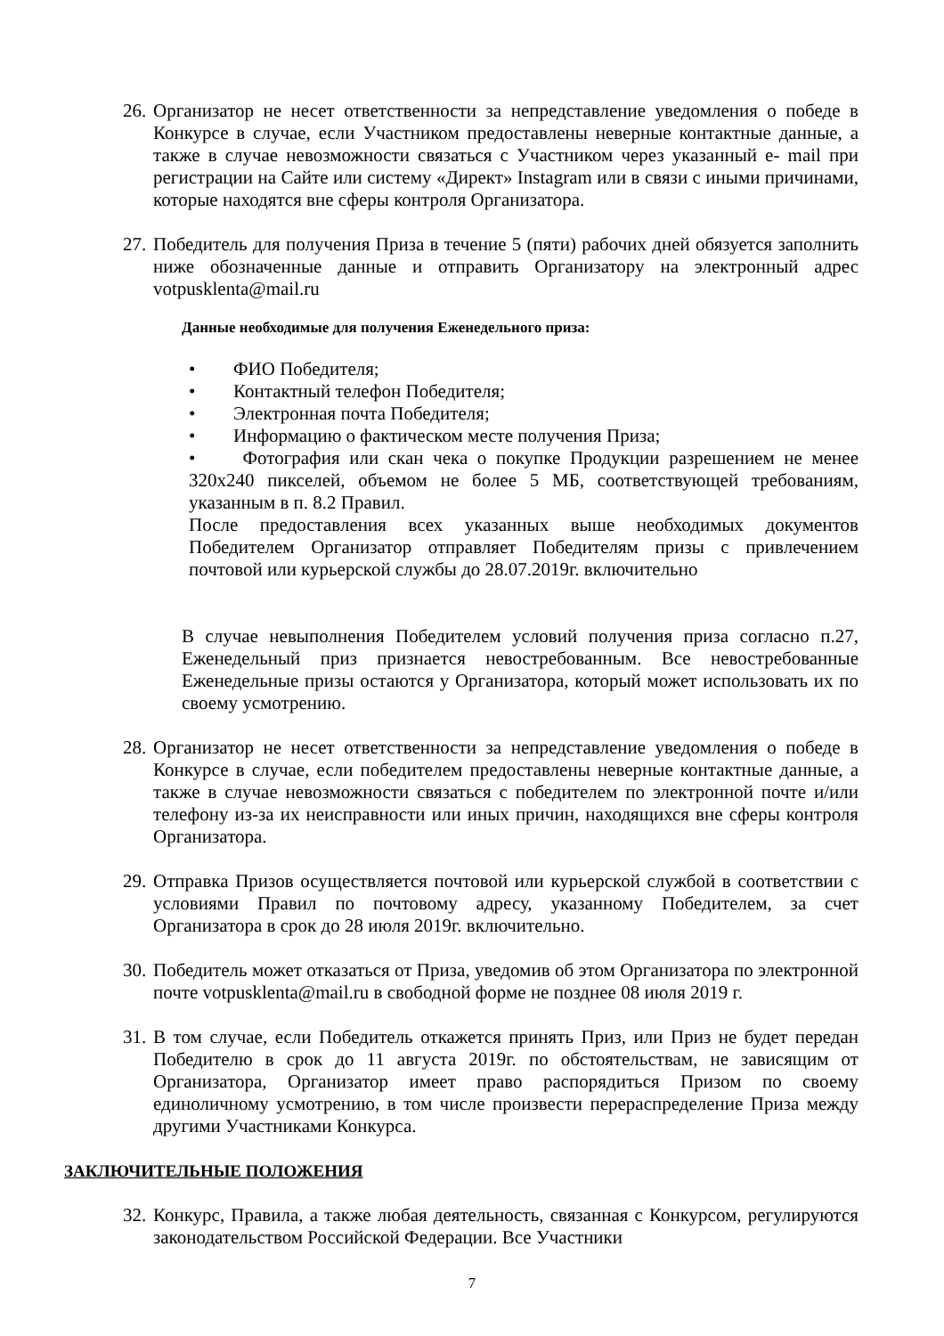26.
Организатор не несет ответственности за непредставление уведомления о победе в Конкурсе в случае, если Участником предоставлены неверные контактные данные, а также в случае невозможности связаться с Участником через указанный e- mail при регистрации на Сайте или систему «Директ» Instagram или в связи с иными причинами, которые находятся вне сферы контроля Организатора.
27.
Победитель для получения Приза в течение 5 (пяти) рабочих дней обязуется заполнить ниже обозначенные данные и отправить Организатору на электронный адрес votpusklenta@mail.ru
Данные необходимые для получения Еженедельного приза:
• ФИО Победителя;
• Контактный телефон Победителя;
• Электронная почта Победителя;
• Информацию о фактическом месте получения Приза;
• Фотография или скан чека о покупке Продукции разрешением не менее 320x240 пикселей, объемом не более 5 МБ, соответствующей требованиям, указанным в п. 8.2 Правил.
После предоставления всех указанных выше необходимых документов Победителем Организатор отправляет Победителям призы с привлечением почтовой или курьерской службы до 28.07.2019г. включительно
В случае невыполнения Победителем условий получения приза согласно п.27, Еженедельный приз признается невостребованным. Все невостребованные Еженедельные призы остаются у Организатора, который может использовать их по своему усмотрению.
28.
Организатор не несет ответственности за непредставление уведомления о победе в Конкурсе в случае, если победителем предоставлены неверные контактные данные, а также в случае невозможности связаться с победителем по электронной почте и/или телефону из-за их неисправности или иных причин, находящихся вне сферы контроля Организатора.
29.
Отправка Призов осуществляется почтовой или курьерской службой в соответствии с условиями Правил по почтовому адресу, указанному Победителем, за счет Организатора в срок до 28 июля 2019г. включительно.
30.
Победитель может отказаться от Приза, уведомив об этом Организатора по электронной почте votpusklenta@mail.ru в свободной форме не позднее 08 июля 2019 г.
31.
В том случае, если Победитель откажется принять Приз, или Приз не будет передан Победителю в срок до 11 августа 2019г. по обстоятельствам, не зависящим от Организатора, Организатор имеет право распорядиться Призом по своему единоличному усмотрению, в том числе произвести перераспределение Приза между другими Участниками Конкурса.
ЗАКЛЮЧИТЕЛЬНЫЕ ПОЛОЖЕНИЯ
32.
Конкурс, Правила, а также любая деятельность, связанная с Конкурсом, регулируются законодательством Российской Федерации. Все Участники
7